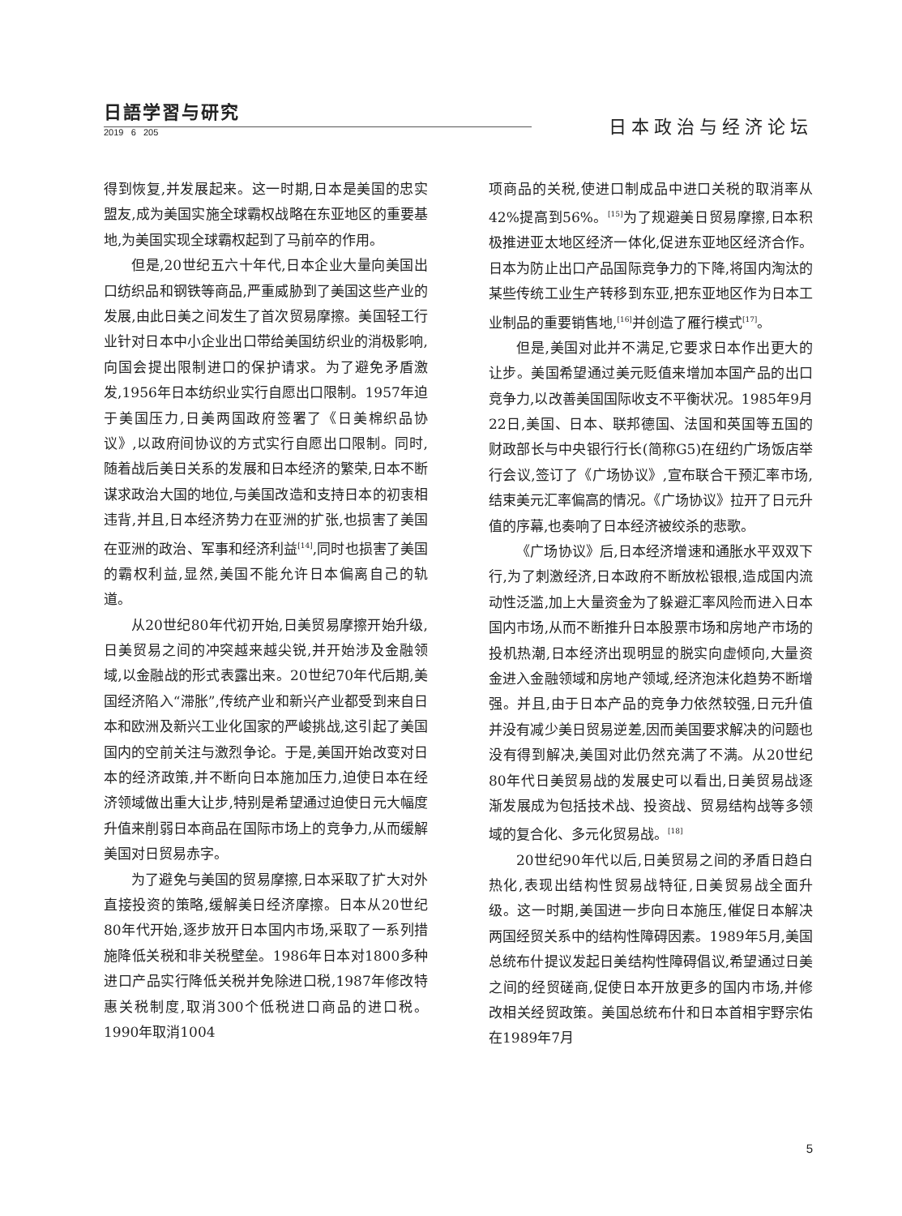日語学習与研究
2019 6 205
日本政治与经济论坛
得到恢复,并发展起来。这一时期,日本是美国的忠实盟友,成为美国实施全球霸权战略在东亚地区的重要基地,为美国实现全球霸权起到了马前卒的作用。
但是,20世纪五六十年代,日本企业大量向美国出口纺织品和钢铁等商品,严重威胁到了美国这些产业的发展,由此日美之间发生了首次贸易摩擦。美国轻工行业针对日本中小企业出口带给美国纺织业的消极影响,向国会提出限制进口的保护请求。为了避免矛盾激发,1956年日本纺织业实行自愿出口限制。1957年迫于美国压力,日美两国政府签署了《日美棉织品协议》,以政府间协议的方式实行自愿出口限制。同时,随着战后美日关系的发展和日本经济的繁荣,日本不断谋求政治大国的地位,与美国改造和支持日本的初衷相违背,并且,日本经济势力在亚洲的扩张,也损害了美国在亚洲的政治、军事和经济利益<sup>[14]</sup>,同时也损害了美国的霸权利益,显然,美国不能允许日本偏离自己的轨道。
从20世纪80年代初开始,日美贸易摩擦开始升级,日美贸易之间的冲突越来越尖锐,并开始涉及金融领域,以金融战的形式表露出来。20世纪70年代后期,美国经济陷入“滞胀”,传统产业和新兴产业都受到来自日本和欧洲及新兴工业化国家的严峻挑战,这引起了美国国内的空前关注与激烈争论。于是,美国开始改变对日本的经济政策,并不断向日本施加压力,迫使日本在经济领域做出重大让步,特别是希望通过迫使日元大幅度升值来削弱日本商品在国际市场上的竞争力,从而缓解美国对日贸易赤字。
为了避免与美国的贸易摩擦,日本采取了扩大对外直接投资的策略,缓解美日经济摩擦。日本从20世纪80年代开始,逐步放开日本国内市场,采取了一系列措施降低关税和非关税壁垒。1986年日本对1800多种进口产品实行降低关税并免除进口税,1987年修改特惠关税制度,取消300个低税进口商品的进口税。1990年取消1004
项商品的关税,使进口制成品中进口关税的取消率从42%提高到56%。<sup>[15]</sup>为了规避美日贸易摩擦,日本积极推进亚太地区经济一体化,促进东亚地区经济合作。日本为防止出口产品国际竞争力的下降,将国内淘汰的某些传统工业生产转移到东亚,把东亚地区作为日本工业制品的重要销售地,<sup>[16]</sup>并创造了雁行模式<sup>[17]</sup>。
但是,美国对此并不满足,它要求日本作出更大的让步。美国希望通过美元贬值来增加本国产品的出口竞争力,以改善美国国际收支不平衡状况。1985年9月22日,美国、日本、联邦德国、法国和英国等五国的财政部长与中央银行行长(简称G5)在纽约广场饭店举行会议,签订了《广场协议》,宣布联合干预汇率市场,结束美元汇率偏高的情况。《广场协议》拉开了日元升值的序幕,也奏响了日本经济被绞杀的悲歌。
《广场协议》后,日本经济增速和通胀水平双双下行,为了刺激经济,日本政府不断放松银根,造成国内流动性泛滥,加上大量资金为了躲避汇率风险而进入日本国内市场,从而不断推升日本股票市场和房地产市场的投机热潮,日本经济出现明显的脱实向虚倾向,大量资金进入金融领域和房地产领域,经济泡沫化趋势不断增强。并且,由于日本产品的竞争力依然较强,日元升值并没有减少美日贸易逆差,因而美国要求解决的问题也没有得到解决,美国对此仍然充满了不满。从20世纪80年代日美贸易战的发展史可以看出,日美贸易战逐渐发展成为包括技术战、投资战、贸易结构战等多领域的复合化、多元化贸易战。<sup>[18]</sup>
20世纪90年代以后,日美贸易之间的矛盾日趋白热化,表现出结构性贸易战特征,日美贸易战全面升级。这一时期,美国进一步向日本施压,催促日本解决两国经贸关系中的结构性障碍因素。1989年5月,美国总统布什提议发起日美结构性障碍倡议,希望通过日美之间的经贸磋商,促使日本开放更多的国内市场,并修改相关经贸政策。美国总统布什和日本首相宇野宗佑在1989年7月
5